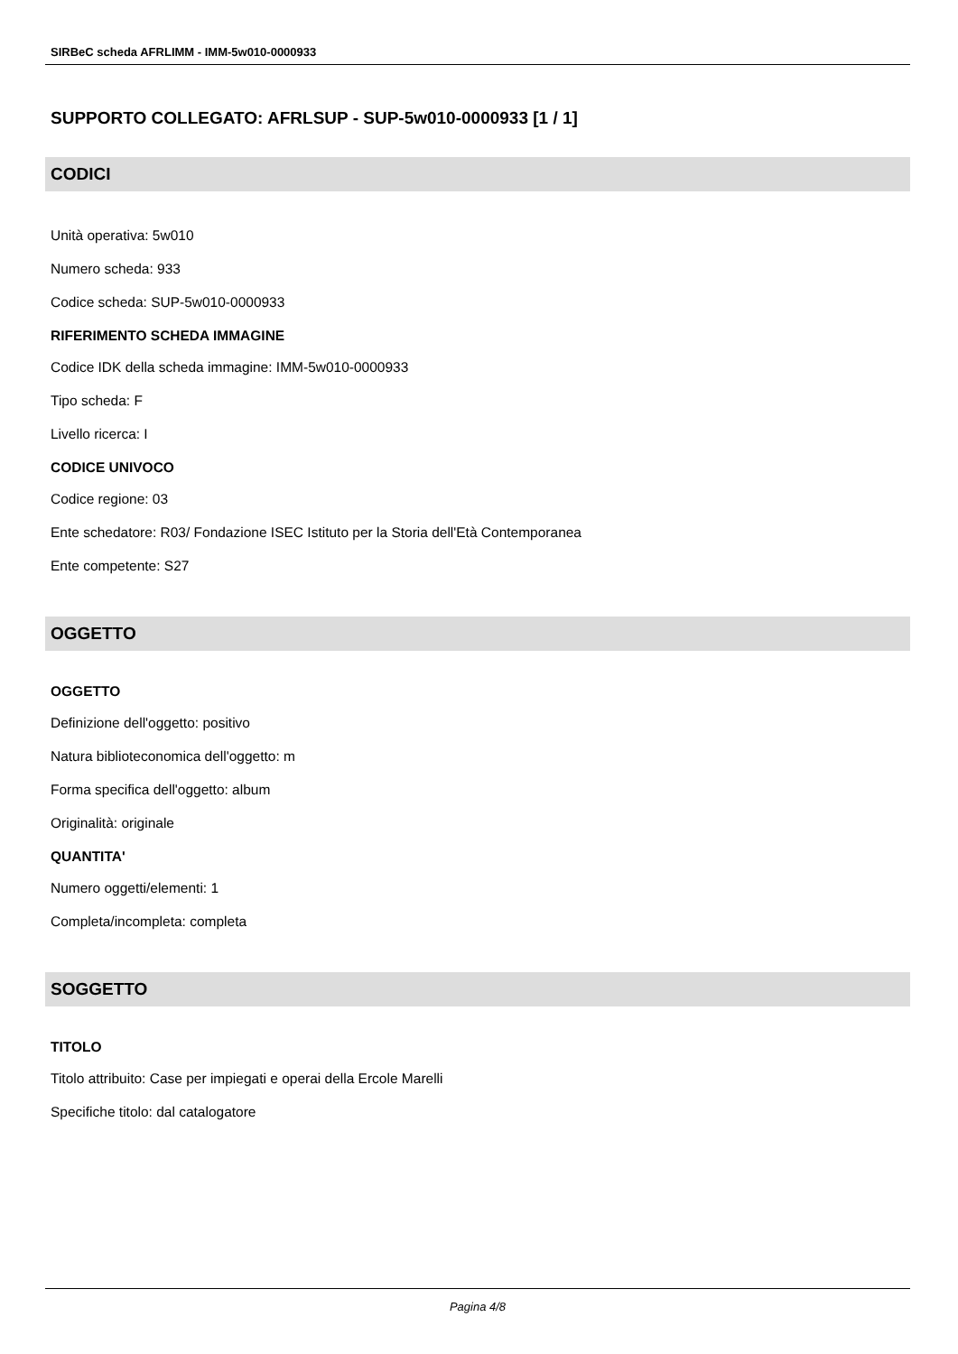SIRBeC scheda AFRLIMM - IMM-5w010-0000933
SUPPORTO COLLEGATO: AFRLSUP - SUP-5w010-0000933 [1 / 1]
CODICI
Unità operativa: 5w010
Numero scheda: 933
Codice scheda: SUP-5w010-0000933
RIFERIMENTO SCHEDA IMMAGINE
Codice IDK della scheda immagine: IMM-5w010-0000933
Tipo scheda: F
Livello ricerca: I
CODICE UNIVOCO
Codice regione: 03
Ente schedatore: R03/ Fondazione ISEC Istituto per la Storia dell'Età Contemporanea
Ente competente: S27
OGGETTO
OGGETTO
Definizione dell'oggetto: positivo
Natura biblioteconomica dell'oggetto: m
Forma specifica dell'oggetto: album
Originalità: originale
QUANTITA'
Numero oggetti/elementi: 1
Completa/incompleta: completa
SOGGETTO
TITOLO
Titolo attribuito: Case per impiegati e operai della Ercole Marelli
Specifiche titolo: dal catalogatore
Pagina 4/8